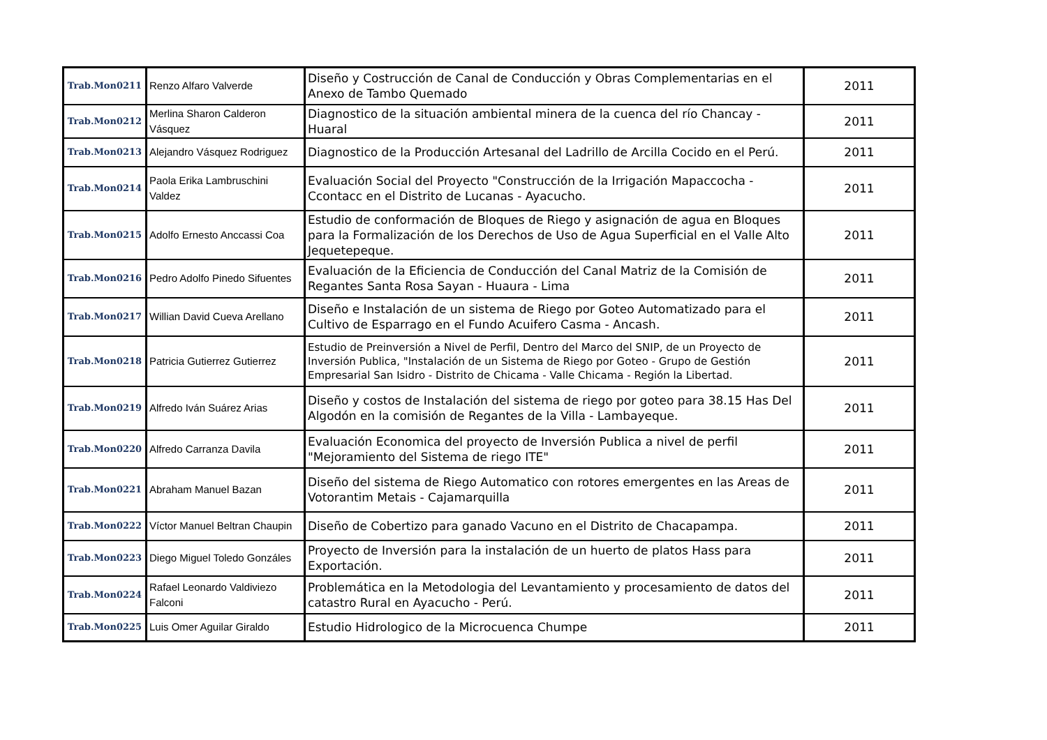| Trab.Mon0211 | Renzo Alfaro Valverde | Diseño y Costrucción de Canal de Conducción y Obras Complementarias en el Anexo de Tambo Quemado | 2011 |
| Trab.Mon0212 | Merlina Sharon Calderon Vásquez | Diagnostico de la situación ambiental minera de la cuenca del río Chancay - Huaral | 2011 |
| Trab.Mon0213 | Alejandro Vásquez Rodriguez | Diagnostico de la Producción Artesanal del Ladrillo de Arcilla Cocido en el Perú. | 2011 |
| Trab.Mon0214 | Paola Erika Lambruschini Valdez | Evaluación Social del Proyecto "Construcción de la Irrigación Mapaccocha - Ccontacc en el Distrito de Lucanas - Ayacucho. | 2011 |
| Trab.Mon0215 | Adolfo Ernesto Anccassi Coa | Estudio de conformación de Bloques de Riego y asignación de agua en Bloques para la Formalización de los Derechos de Uso de Agua Superficial en el Valle Alto Jequetepeque. | 2011 |
| Trab.Mon0216 | Pedro Adolfo Pinedo Sifuentes | Evaluación de la Eficiencia de Conducción del Canal Matriz de la Comisión de Regantes Santa Rosa Sayan - Huaura - Lima | 2011 |
| Trab.Mon0217 | Willian David Cueva Arellano | Diseño e Instalación de un sistema de Riego por Goteo Automatizado para el Cultivo de Esparrago en el Fundo Acuifero Casma - Ancash. | 2011 |
| Trab.Mon0218 | Patricia Gutierrez Gutierrez | Estudio de Preinversión a Nivel de Perfil, Dentro del Marco del SNIP, de un Proyecto de Inversión Publica, "Instalación de un Sistema de Riego por Goteo - Grupo de Gestión Empresarial San Isidro - Distrito de Chicama - Valle Chicama - Región la Libertad. | 2011 |
| Trab.Mon0219 | Alfredo Iván Suárez Arias | Diseño y costos de Instalación del sistema de riego por goteo para 38.15 Has Del Algodón en la comisión de Regantes de la Villa - Lambayeque. | 2011 |
| Trab.Mon0220 | Alfredo Carranza Davila | Evaluación Economica del proyecto de Inversión Publica a nivel de perfil "Mejoramiento del Sistema de riego ITE" | 2011 |
| Trab.Mon0221 | Abraham Manuel Bazan | Diseño del sistema de Riego Automatico con rotores emergentes en las Areas de Votorantim Metais - Cajamarquilla | 2011 |
| Trab.Mon0222 | Víctor Manuel Beltran Chaupin | Diseño de Cobertizo para ganado Vacuno en el Distrito de Chacapampa. | 2011 |
| Trab.Mon0223 | Diego Miguel Toledo Gonzáles | Proyecto de Inversión para la instalación de un huerto de platos Hass para Exportación. | 2011 |
| Trab.Mon0224 | Rafael Leonardo Valdiviezo Falconi | Problemática en la Metodologia del Levantamiento y procesamiento de datos del catastro Rural en Ayacucho - Perú. | 2011 |
| Trab.Mon0225 | Luis Omer Aguilar Giraldo | Estudio Hidrologico de la Microcuenca Chumpe | 2011 |